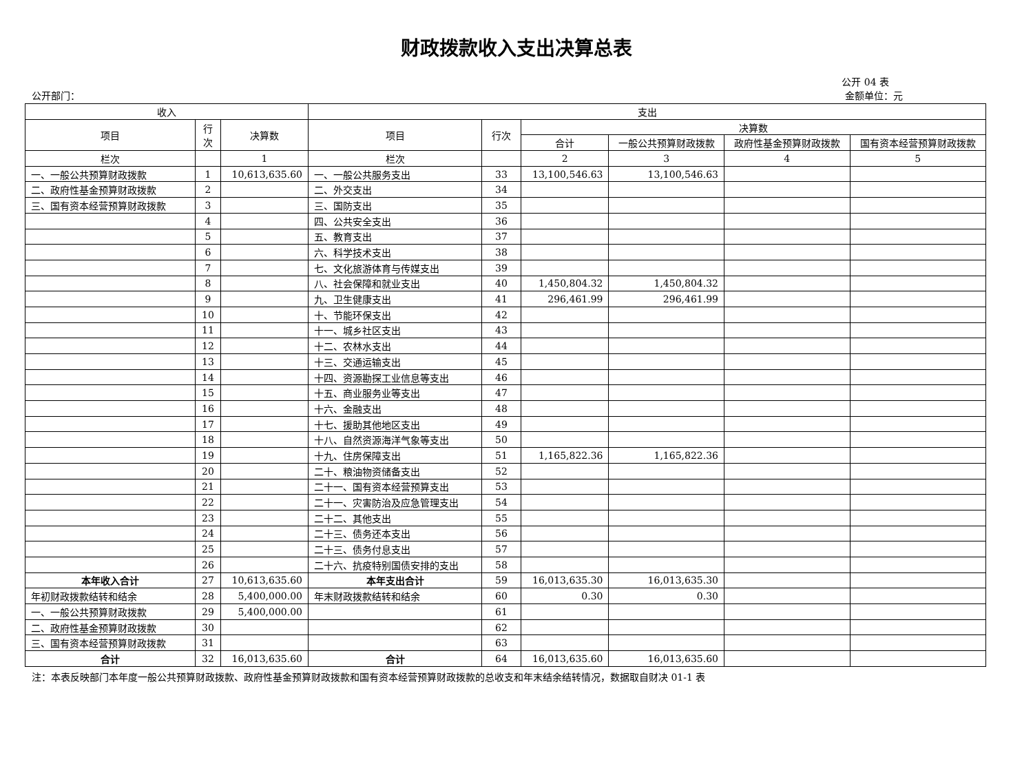财政拨款收入支出决算总表
公开 04 表
公开部门： 金额单位：元
| 收入 | | | 支出 | | | | | |
| --- | --- | --- | --- | --- | --- | --- | --- | --- |
| 项目 | 行 次 | 决算数 | 项目 | 行次 | 决算数 | | | |
| | | | | | 合计 | 一般公共预算财政拨款 | 政府性基金预算财政拨款 | 国有资本经营预算财政拨款 |
| 栏次 | | 1 | 栏次 | | 2 | 3 | 4 | 5 |
| 一、一般公共预算财政拨款 | 1 | 10,613,635.60 | 一、一般公共服务支出 | 33 | 13,100,546.63 | 13,100,546.63 | | |
| 二、政府性基金预算财政拨款 | 2 | | 二、外交支出 | 34 | | | | |
| 三、国有资本经营预算财政拨款 | 3 | | 三、国防支出 | 35 | | | | |
| | 4 | | 四、公共安全支出 | 36 | | | | |
| | 5 | | 五、教育支出 | 37 | | | | |
| | 6 | | 六、科学技术支出 | 38 | | | | |
| | 7 | | 七、文化旅游体育与传媒支出 | 39 | | | | |
| | 8 | | 八、社会保障和就业支出 | 40 | 1,450,804.32 | 1,450,804.32 | | |
| | 9 | | 九、卫生健康支出 | 41 | 296,461.99 | 296,461.99 | | |
| | 10 | | 十、节能环保支出 | 42 | | | | |
| | 11 | | 十一、城乡社区支出 | 43 | | | | |
| | 12 | | 十二、农林水支出 | 44 | | | | |
| | 13 | | 十三、交通运输支出 | 45 | | | | |
| | 14 | | 十四、资源勘探工业信息等支出 | 46 | | | | |
| | 15 | | 十五、商业服务业等支出 | 47 | | | | |
| | 16 | | 十六、金融支出 | 48 | | | | |
| | 17 | | 十七、援助其他地区支出 | 49 | | | | |
| | 18 | | 十八、自然资源海洋气象等支出 | 50 | | | | |
| | 19 | | 十九、住房保障支出 | 51 | 1,165,822.36 | 1,165,822.36 | | |
| | 20 | | 二十、粮油物资储备支出 | 52 | | | | |
| | 21 | | 二十一、国有资本经营预算支出 | 53 | | | | |
| | 22 | | 二十一、灾害防治及应急管理支出 | 54 | | | | |
| | 23 | | 二十二、其他支出 | 55 | | | | |
| | 24 | | 二十三、债务还本支出 | 56 | | | | |
| | 25 | | 二十三、债务付息支出 | 57 | | | | |
| | 26 | | 二十六、抗疫特别国债安排的支出 | 58 | | | | |
| 本年收入合计 | 27 | 10,613,635.60 | 本年支出合计 | 59 | 16,013,635.30 | 16,013,635.30 | | |
| 年初财政拨款结转和结余 | 28 | 5,400,000.00 | 年末财政拨款结转和结余 | 60 | 0.30 | 0.30 | | |
| 一、一般公共预算财政拨款 | 29 | 5,400,000.00 | | 61 | | | | |
| 二、政府性基金预算财政拨款 | 30 | | | 62 | | | | |
| 三、国有资本经营预算财政拨款 | 31 | | | 63 | | | | |
| 合计 | 32 | 16,013,635.60 | 合计 | 64 | 16,013,635.60 | 16,013,635.60 | | |
注：本表反映部门本年度一般公共预算财政拨款、政府性基金预算财政拨款和国有资本经营预算财政拨款的总收支和年末结余结转情况，数据取自财决 01-1 表